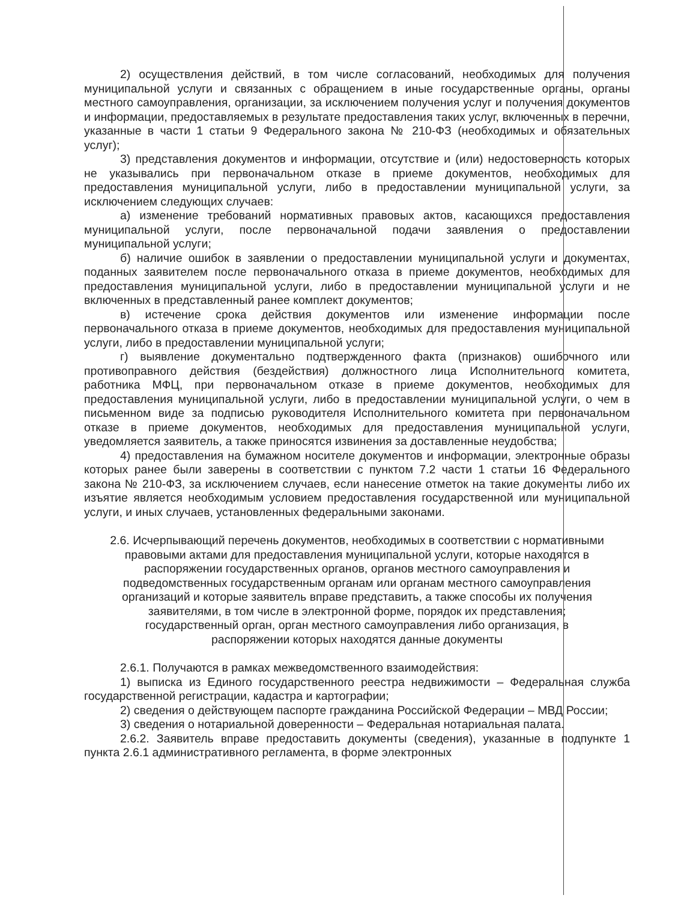2) осуществления действий, в том числе согласований, необходимых для получения муниципальной услуги и связанных с обращением в иные государственные органы, органы местного самоуправления, организации, за исключением получения услуг и получения документов и информации, предоставляемых в результате предоставления таких услуг, включенных в перечни, указанные в части 1 статьи 9 Федерального закона № 210-ФЗ (необходимых и обязательных услуг);
3) представления документов и информации, отсутствие и (или) недостоверность которых не указывались при первоначальном отказе в приеме документов, необходимых для предоставления муниципальной услуги, либо в предоставлении муниципальной услуги, за исключением следующих случаев:
а) изменение требований нормативных правовых актов, касающихся предоставления муниципальной услуги, после первоначальной подачи заявления о предоставлении муниципальной услуги;
б) наличие ошибок в заявлении о предоставлении муниципальной услуги и документах, поданных заявителем после первоначального отказа в приеме документов, необходимых для предоставления муниципальной услуги, либо в предоставлении муниципальной услуги и не включенных в представленный ранее комплект документов;
в) истечение срока действия документов или изменение информации после первоначального отказа в приеме документов, необходимых для предоставления муниципальной услуги, либо в предоставлении муниципальной услуги;
г) выявление документально подтвержденного факта (признаков) ошибочного или противоправного действия (бездействия) должностного лица Исполнительного комитета, работника МФЦ, при первоначальном отказе в приеме документов, необходимых для предоставления муниципальной услуги, либо в предоставлении муниципальной услуги, о чем в письменном виде за подписью руководителя Исполнительного комитета при первоначальном отказе в приеме документов, необходимых для предоставления муниципальной услуги, уведомляется заявитель, а также приносятся извинения за доставленные неудобства;
4) предоставления на бумажном носителе документов и информации, электронные образы которых ранее были заверены в соответствии с пунктом 7.2 части 1 статьи 16 Федерального закона № 210-ФЗ, за исключением случаев, если нанесение отметок на такие документы либо их изъятие является необходимым условием предоставления государственной или муниципальной услуги, и иных случаев, установленных федеральными законами.
2.6. Исчерпывающий перечень документов, необходимых в соответствии с нормативными правовыми актами для предоставления муниципальной услуги, которые находятся в распоряжении государственных органов, органов местного самоуправления и подведомственных государственным органам или органам местного самоуправления организаций и которые заявитель вправе представить, а также способы их получения заявителями, в том числе в электронной форме, порядок их представления; государственный орган, орган местного самоуправления либо организация, в распоряжении которых находятся данные документы
2.6.1. Получаются в рамках межведомственного взаимодействия:
1) выписка из Единого государственного реестра недвижимости – Федеральная служба государственной регистрации, кадастра и картографии;
2) сведения о действующем паспорте гражданина Российской Федерации – МВД России;
3) сведения о нотариальной доверенности – Федеральная нотариальная палата.
2.6.2. Заявитель вправе предоставить документы (сведения), указанные в подпункте 1 пункта 2.6.1 административного регламента, в форме электронных